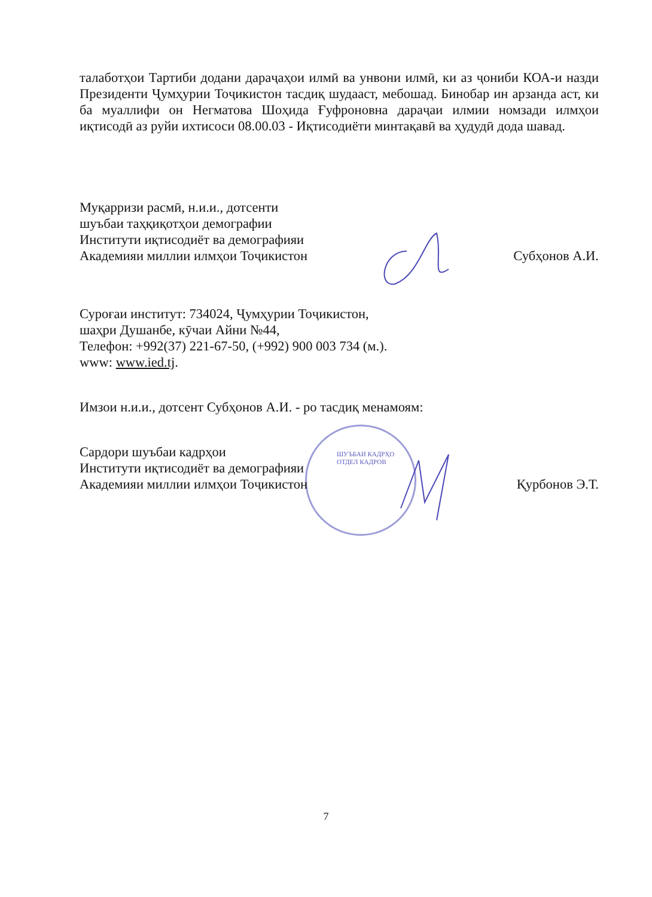талаботҳои Тартиби додани дараҷаҳои илмӣ ва унвони илмӣ, ки аз ҷониби КОА-и назди Президенти Ҷумҳурии Тоҷикистон тасдиқ шудааст, мебошад. Бинобар ин арзанда аст, ки ба муаллифи он Негматова Шоҳида Ғуфроновна дараҷаи илмии номзади илмҳои иқтисодӣ аз руйи ихтисоси 08.00.03 - Иқтисодиёти минтақавӣ ва ҳудудӣ дода шавад.
Муқарризи расмӣ, н.и.и., дотсенти
шуъбаи таҳқиқотҳои демографии
Институти иқтисодиёт ва демографияи
Академияи миллии илмҳои Тоҷикистон Субҳонов А.И.
Суроғаи институт: 734024, Ҷумҳурии Тоҷикистон,
шаҳри Душанбе, кӯчаи Айни №44,
Телефон: +992(37) 221-67-50, (+992) 900 003 734 (м.).
www: www.ied.tj.
Имзои н.и.и., дотсент Субҳонов А.И. - ро тасдиқ менамоям:
Сардори шуъбаи кадрҳои
Институти иқтисодиёт ва демографияи
Академияи миллии илмҳои Тоҷикистон Қурбонов Э.Т.
ШУЪБАИ КАДРҲО ОТДЕЛ КАДРОВ
7